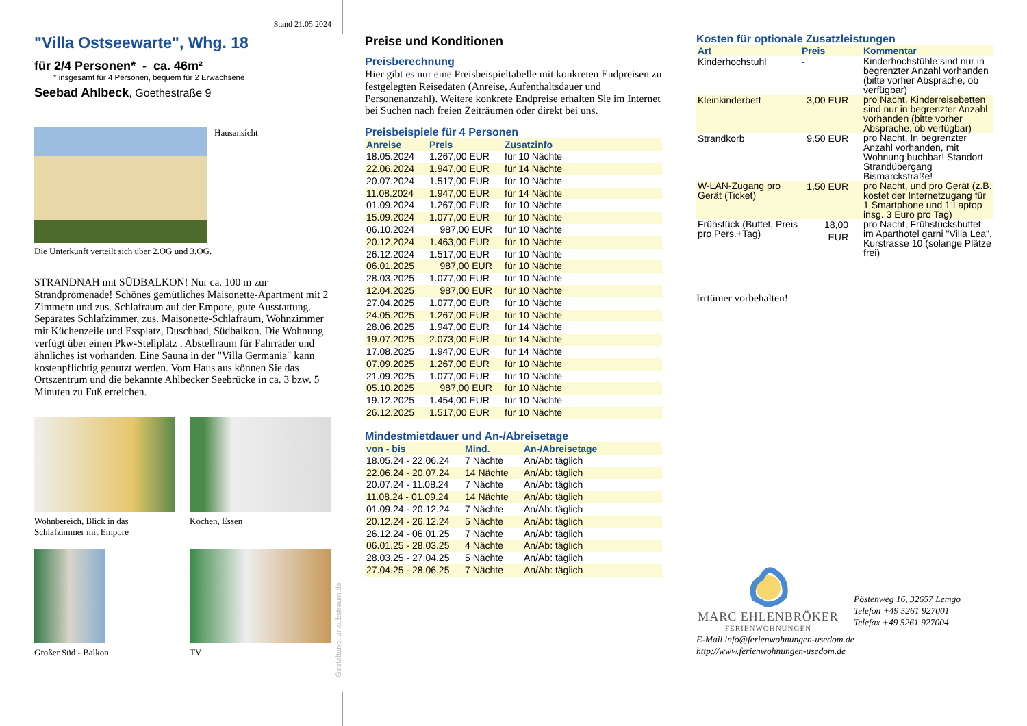Stand 21.05.2024
"Villa Ostseewarte", Whg. 18
für 2/4 Personen* - ca. 46m²
* insgesamt für 4 Personen, bequem für 2 Erwachsene
Seebad Ahlbeck, Goethestraße 9
Hausansicht
Die Unterkunft verteilt sich über 2.OG und 3.OG.
STRANDNAH mit SÜDBALKON! Nur ca. 100 m zur Strandpromenade! Schönes gemütliches Maisonette-Apartment mit 2 Zimmern und zus. Schlafraum auf der Empore, gute Ausstattung. Separates Schlafzimmer, zus. Maisonette-Schlafraum, Wohnzimmer mit Küchenzeile und Essplatz, Duschbad, Südbalkon. Die Wohnung verfügt über einen Pkw-Stellplatz . Abstellraum für Fahrräder und ähnliches ist vorhanden. Eine Sauna in der "Villa Germania" kann kostenpflichtig genutzt werden. Vom Haus aus können Sie das Ortszentrum und die bekannte Ahlbecker Seebrücke in ca. 3 bzw. 5 Minuten zu Fuß erreichen.
Wohnbereich, Blick in das Schlafzimmer mit Empore
Kochen, Essen
Großer Süd - Balkon TV
Preise und Konditionen
Preisberechnung
Hier gibt es nur eine Preisbeispieltabelle mit konkreten Endpreisen zu festgelegten Reisedaten (Anreise, Aufenthaltsdauer und Personenanzahl). Weitere konkrete Endpreise erhalten Sie im Internet bei Suchen nach freien Zeiträumen oder direkt bei uns.
Preisbeispiele für 4 Personen
| Anreise | Preis | Zusatzinfo |
| --- | --- | --- |
| 18.05.2024 | 1.267,00 EUR | für 10 Nächte |
| 22.06.2024 | 1.947,00 EUR | für 14 Nächte |
| 20.07.2024 | 1.517,00 EUR | für 10 Nächte |
| 11.08.2024 | 1.947,00 EUR | für 14 Nächte |
| 01.09.2024 | 1.267,00 EUR | für 10 Nächte |
| 15.09.2024 | 1.077,00 EUR | für 10 Nächte |
| 06.10.2024 | 987,00 EUR | für 10 Nächte |
| 20.12.2024 | 1.463,00 EUR | für 10 Nächte |
| 26.12.2024 | 1.517,00 EUR | für 10 Nächte |
| 06.01.2025 | 987,00 EUR | für 10 Nächte |
| 28.03.2025 | 1.077,00 EUR | für 10 Nächte |
| 12.04.2025 | 987,00 EUR | für 10 Nächte |
| 27.04.2025 | 1.077,00 EUR | für 10 Nächte |
| 24.05.2025 | 1.267,00 EUR | für 10 Nächte |
| 28.06.2025 | 1.947,00 EUR | für 14 Nächte |
| 19.07.2025 | 2.073,00 EUR | für 14 Nächte |
| 17.08.2025 | 1.947,00 EUR | für 14 Nächte |
| 07.09.2025 | 1.267,00 EUR | für 10 Nächte |
| 21.09.2025 | 1.077,00 EUR | für 10 Nächte |
| 05.10.2025 | 987,00 EUR | für 10 Nächte |
| 19.12.2025 | 1.454,00 EUR | für 10 Nächte |
| 26.12.2025 | 1.517,00 EUR | für 10 Nächte |
Mindestmietdauer und An-/Abreisetage
| von - bis | Mind. | An-/Abreisetage |
| --- | --- | --- |
| 18.05.24 - 22.06.24 | 7 Nächte | An/Ab: täglich |
| 22.06.24 - 20.07.24 | 14 Nächte | An/Ab: täglich |
| 20.07.24 - 11.08.24 | 7 Nächte | An/Ab: täglich |
| 11.08.24 - 01.09.24 | 14 Nächte | An/Ab: täglich |
| 01.09.24 - 20.12.24 | 7 Nächte | An/Ab: täglich |
| 20.12.24 - 26.12.24 | 5 Nächte | An/Ab: täglich |
| 26.12.24 - 06.01.25 | 7 Nächte | An/Ab: täglich |
| 06.01.25 - 28.03.25 | 4 Nächte | An/Ab: täglich |
| 28.03.25 - 27.04.25 | 5 Nächte | An/Ab: täglich |
| 27.04.25 - 28.06.25 | 7 Nächte | An/Ab: täglich |
Kosten für optionale Zusatzleistungen
| Art | Preis | Kommentar |
| --- | --- | --- |
| Kinderhochstuhl | - | Kinderhochstühle sind nur in begrenzter Anzahl vorhanden (bitte vorher Absprache, ob verfügbar) |
| Kleinkinderbett | 3,00 EUR | pro Nacht, Kinderreisebetten sind nur in begrenzter Anzahl vorhanden (bitte vorher Absprache, ob verfügbar) |
| Strandkorb | 9,50 EUR | pro Nacht, In begrenzter Anzahl vorhanden, mit Wohnung buchbar! Standort Strandübergang Bismarckstraße! |
| W-LAN-Zugang pro Gerät (Ticket) | 1,50 EUR | pro Nacht, und pro Gerät (z.B. kostet der Internetzugang für 1 Smartphone und 1 Laptop insg. 3 Euro pro Tag) |
| Frühstück (Buffet, Preis pro Pers.+Tag) | 18,00 EUR | pro Nacht, Frühstücksbuffet im Aparthotel garni "Villa Lea", Kurstrasse 10 (solange Plätze frei) |
Irrtümer vorbehalten!
MARC EHLENBRÖKER
FERIENWOHNUNGEN
Pöstenweg 16, 32657 Lemgo
Telefon +49 5261 927001
Telefax +49 5261 927004
E-Mail info@ferienwohnungen-usedom.de
http://www.ferienwohnungen-usedom.de
Gestaltung: urlaubstraum.de